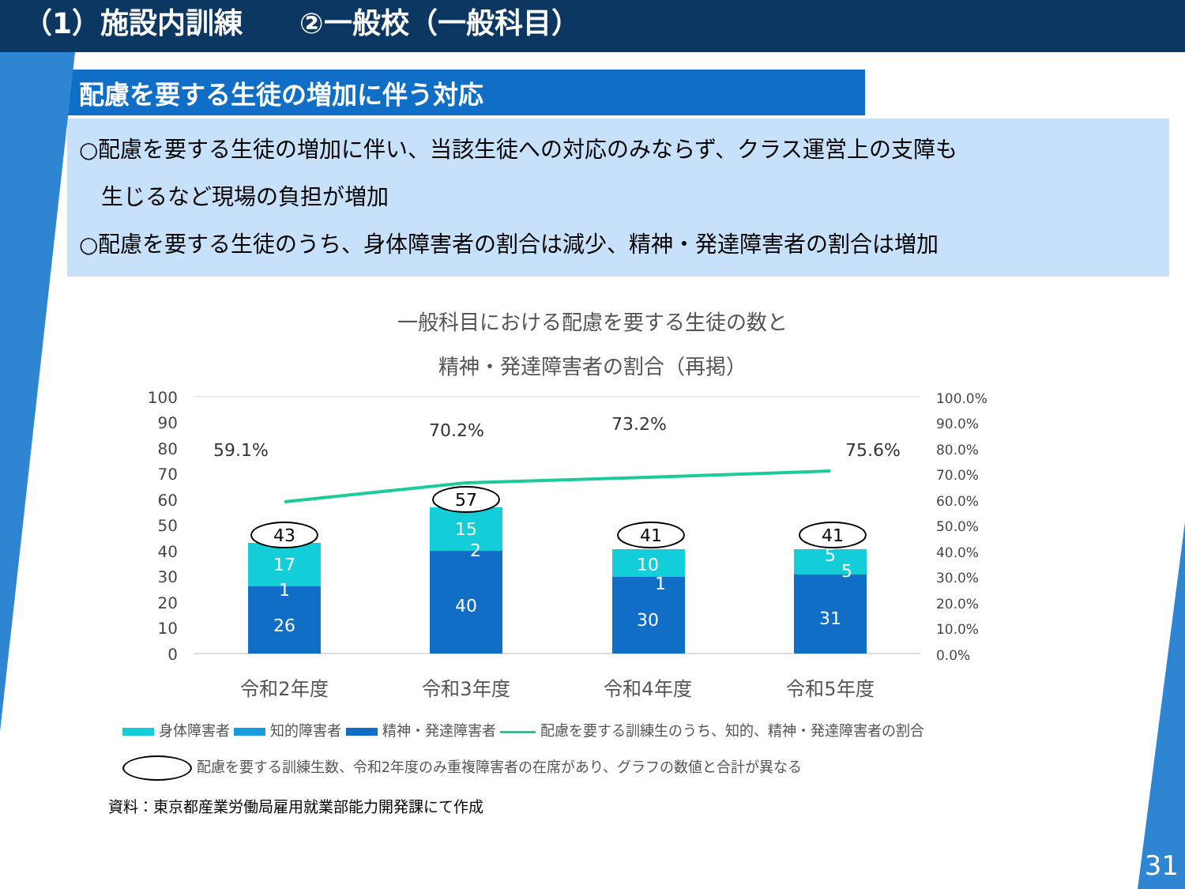（1）施設内訓練　　②一般校（一般科目）
配慮を要する生徒の増加に伴う対応
○配慮を要する生徒の増加に伴い、当該生徒への対応のみならず、クラス運営上の支障も
　生じるなど現場の負担が増加
○配慮を要する生徒のうち、身体障害者の割合は減少、精神・発達障害者の割合は増加
一般科目における配慮を要する生徒の数と
精神・発達障害者の割合（再掲）
100
90
80
70
60
50
40
30
20
10
0
100.0%
90.0%
80.0%
70.0%
60.0%
50.0%
40.0%
30.0%
20.0%
10.0%
0.0%
17
1
26
15
2
40
10
1
30
5
5
31
43
57
41
41
59.1%
70.2%
73.2%
75.6%
令和2年度
令和3年度
令和4年度
令和5年度
身体障害者 知的障害者 精神・発達障害者 配慮を要する訓練生のうち、知的、精神・発達障害者の割合
配慮を要する訓練生数、令和2年度のみ重複障害者の在席があり、グラフの数値と合計が異なる
資料：東京都産業労働局雇用就業部能力開発課にて作成
31